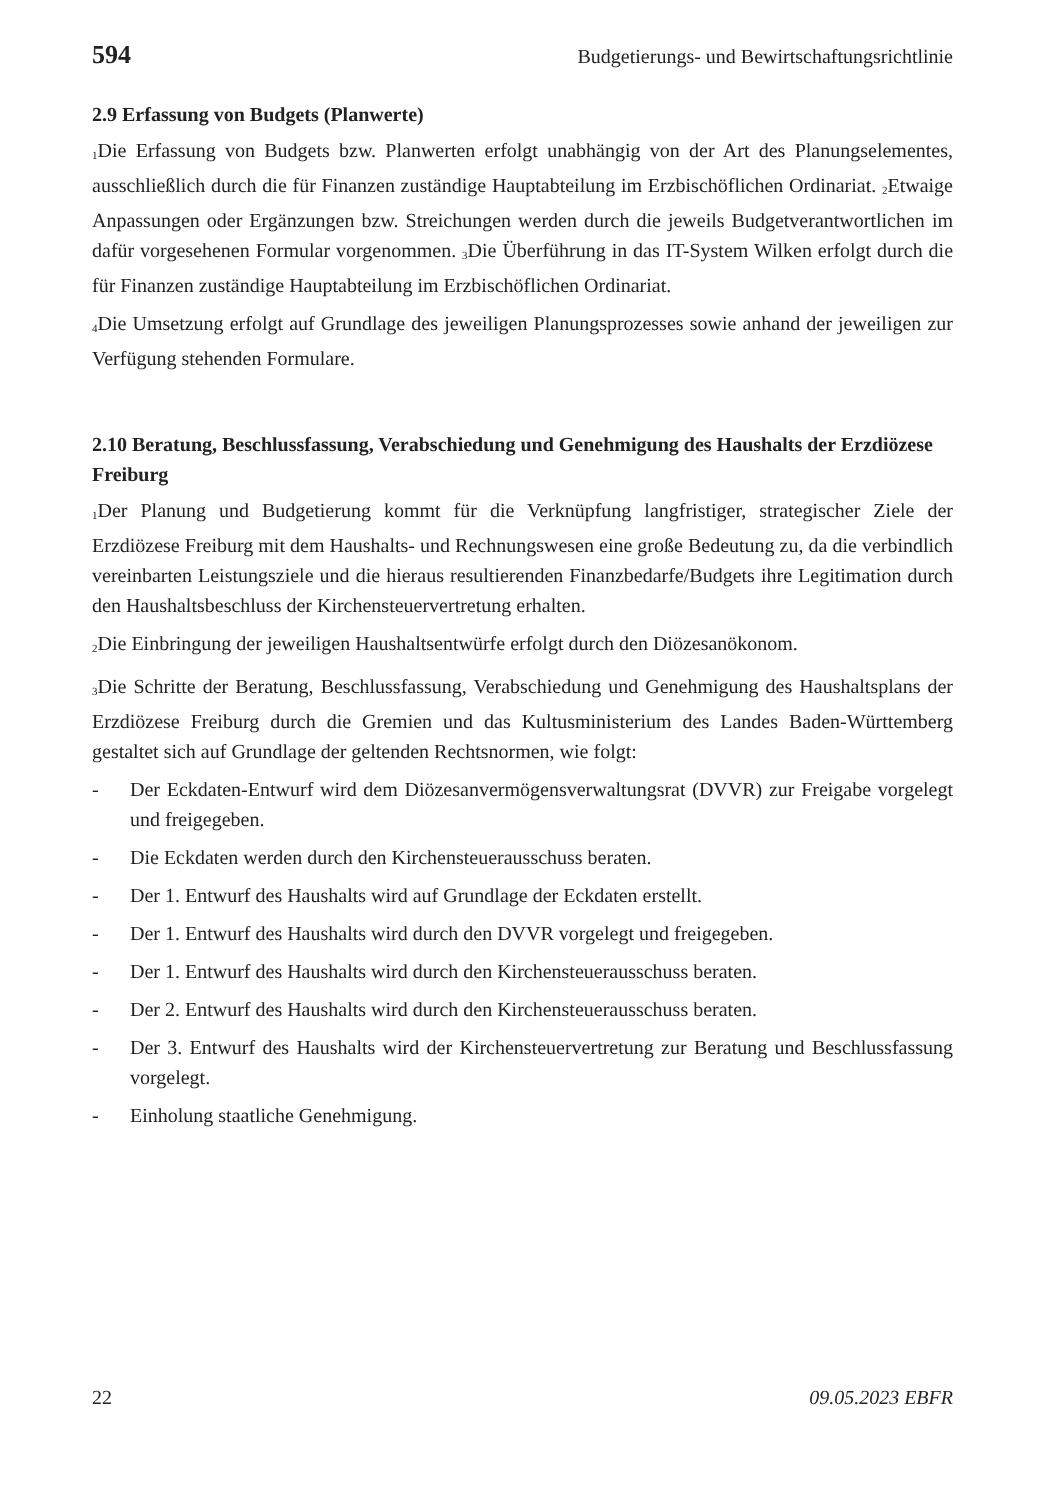594 Budgetierungs- und Bewirtschaftungsrichtlinie
2.9 Erfassung von Budgets (Planwerte)
<sub>1</sub>Die Erfassung von Budgets bzw. Planwerten erfolgt unabhängig von der Art des Planungselementes, ausschließlich durch die für Finanzen zuständige Hauptabteilung im Erzbischöflichen Ordinariat. <sub>2</sub>Etwaige Anpassungen oder Ergänzungen bzw. Streichungen werden durch die jeweils Budgetverantwortlichen im dafür vorgesehenen Formular vorgenommen. <sub>3</sub>Die Überführung in das IT-System Wilken erfolgt durch die für Finanzen zuständige Hauptabteilung im Erzbischöflichen Ordinariat.
<sub>4</sub>Die Umsetzung erfolgt auf Grundlage des jeweiligen Planungsprozesses sowie anhand der jeweiligen zur Verfügung stehenden Formulare.
2.10 Beratung, Beschlussfassung, Verabschiedung und Genehmigung des Haushalts der Erzdiözese Freiburg
<sub>1</sub>Der Planung und Budgetierung kommt für die Verknüpfung langfristiger, strategischer Ziele der Erzdiözese Freiburg mit dem Haushalts- und Rechnungswesen eine große Bedeutung zu, da die verbindlich vereinbarten Leistungsziele und die hieraus resultierenden Finanzbedarfe/Budgets ihre Legitimation durch den Haushaltsbeschluss der Kirchensteuervertretung erhalten.
<sub>2</sub>Die Einbringung der jeweiligen Haushaltsentwürfe erfolgt durch den Diözesanökonom.
<sub>3</sub>Die Schritte der Beratung, Beschlussfassung, Verabschiedung und Genehmigung des Haushaltsplans der Erzdiözese Freiburg durch die Gremien und das Kultusministerium des Landes Baden-Württemberg gestaltet sich auf Grundlage der geltenden Rechtsnormen, wie folgt:
- Der Eckdaten-Entwurf wird dem Diözesanvermögensverwaltungsrat (DVVR) zur Freigabe vorgelegt und freigegeben.
- Die Eckdaten werden durch den Kirchensteuerausschuss beraten.
- Der 1. Entwurf des Haushalts wird auf Grundlage der Eckdaten erstellt.
- Der 1. Entwurf des Haushalts wird durch den DVVR vorgelegt und freigegeben.
- Der 1. Entwurf des Haushalts wird durch den Kirchensteuerausschuss beraten.
- Der 2. Entwurf des Haushalts wird durch den Kirchensteuerausschuss beraten.
- Der 3. Entwurf des Haushalts wird der Kirchensteuervertretung zur Beratung und Beschlussfassung vorgelegt.
- Einholung staatliche Genehmigung.
22 09.05.2023 EBFR